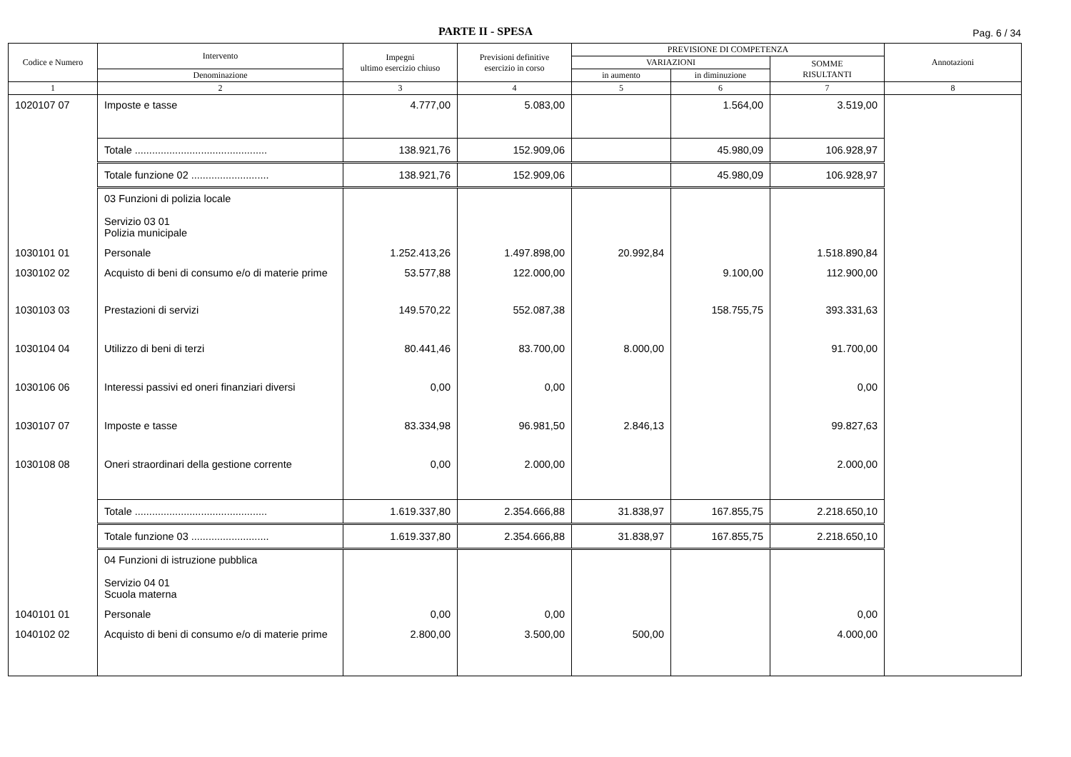PARTE II - SPESA
Pag. 6 / 34
| Codice e Numero | Intervento | Impegni ultimo esercizio chiuso | Previsioni definitive esercizio in corso | PREVISIONE DI COMPETENZA | | | Annotazioni |
| --- | --- | --- | --- | --- | --- | --- | --- |
| | | | | VARIAZIONI | | SOMME RISULTANTI | |
| | Denominazione | | | in aumento | in diminuzione | | |
| 1 | 2 | 3 | 4 | 5 | 6 | 7 | 8 |
| 1020107 07 | Imposte e tasse | 4.777,00 | 5.083,00 | | 1.564,00 | 3.519,00 | |
| | Totale .............................................. | 138.921,76 | 152.909,06 | | 45.980,09 | 106.928,97 | |
| | Totale funzione 02 ........................... | 138.921,76 | 152.909,06 | | 45.980,09 | 106.928,97 | |
| | 03 Funzioni di polizia locale Servizio 03 01 Polizia municipale | | | | | | |
| 1030101 01 | Personale | 1.252.413,26 | 1.497.898,00 | 20.992,84 | | 1.518.890,84 | |
| 1030102 02 | Acquisto di beni di consumo e/o di materie prime | 53.577,88 | 122.000,00 | | 9.100,00 | 112.900,00 | |
| 1030103 03 | Prestazioni di servizi | 149.570,22 | 552.087,38 | | 158.755,75 | 393.331,63 | |
| 1030104 04 | Utilizzo di beni di terzi | 80.441,46 | 83.700,00 | 8.000,00 | | 91.700,00 | |
| 1030106 06 | Interessi passivi ed oneri finanziari diversi | 0,00 | 0,00 | | | 0,00 | |
| 1030107 07 | Imposte e tasse | 83.334,98 | 96.981,50 | 2.846,13 | | 99.827,63 | |
| 1030108 08 | Oneri straordinari della gestione corrente | 0,00 | 2.000,00 | | | 2.000,00 | |
| | Totale .............................................. | 1.619.337,80 | 2.354.666,88 | 31.838,97 | 167.855,75 | 2.218.650,10 | |
| | Totale funzione 03 ........................... | 1.619.337,80 | 2.354.666,88 | 31.838,97 | 167.855,75 | 2.218.650,10 | |
| | 04 Funzioni di istruzione pubblica Servizio 04 01 Scuola materna | | | | | | |
| 1040101 01 | Personale | 0,00 | 0,00 | | | 0,00 | |
| 1040102 02 | Acquisto di beni di consumo e/o di materie prime | 2.800,00 | 3.500,00 | 500,00 | | 4.000,00 | |